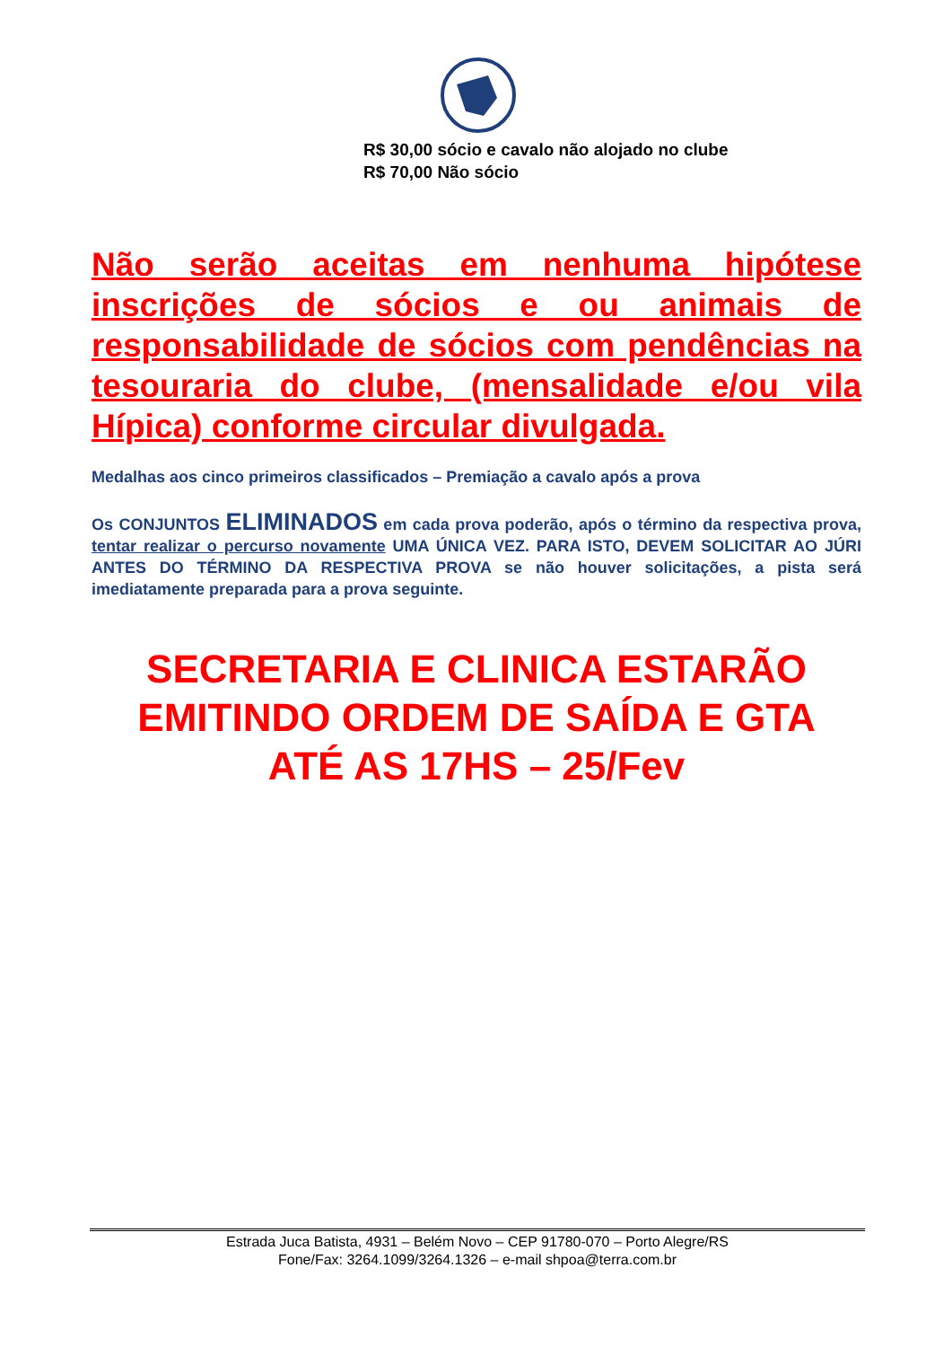R$ 30,00 sócio e cavalo não alojado no clube
R$ 70,00 Não sócio
Não serão aceitas em nenhuma hipótese inscrições de sócios e ou animais de responsabilidade de sócios com pendências na tesouraria do clube, (mensalidade e/ou vila Hípica) conforme circular divulgada.
Medalhas aos cinco primeiros classificados – Premiação a cavalo após a prova
Os CONJUNTOS ELIMINADOS em cada prova poderão, após o término da respectiva prova, tentar realizar o percurso novamente UMA ÚNICA VEZ. PARA ISTO, DEVEM SOLICITAR AO JÚRI ANTES DO TÉRMINO DA RESPECTIVA PROVA se não houver solicitações, a pista será imediatamente preparada para a prova seguinte.
SECRETARIA E CLINICA ESTARÃO
EMITINDO ORDEM DE SAÍDA E GTA
ATÉ AS 17HS – 25/Fev
Estrada Juca Batista, 4931 – Belém Novo – CEP 91780-070 – Porto Alegre/RS
Fone/Fax: 3264.1099/3264.1326 – e-mail shpoa@terra.com.br